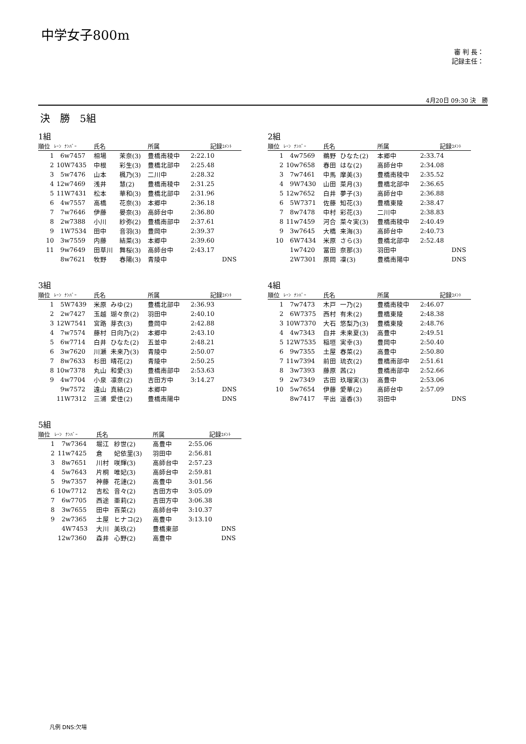中学女子800m
審 判 長：
記録主任：
4月20日 09:30 決　勝
決　勝　5組
1組
| 順位 | ﾚｰﾝ | ﾅﾝﾊﾞｰ | 氏名 | | 所属 | 記録 | ｺﾒﾝﾄ |
| --- | --- | --- | --- | --- | --- | --- | --- |
| 1 | 6 | w7457 | 相場 | 茉奈(3) | 豊橋南稜中 | 2:22.10 | |
| 2 | 10 | W7435 | 中根 | 彩生(3) | 豊橋北部中 | 2:25.48 | |
| 3 | 5 | w7476 | 山本 | 楓乃(3) | 二川中 | 2:28.32 | |
| 4 | 12 | w7469 | 浅井 | 慧(2) | 豊橋南稜中 | 2:31.25 | |
| 5 | 11 | W7431 | 松本 | 華和(3) | 豊橋北部中 | 2:31.96 | |
| 6 | 4 | w7557 | 高橋 | 花奈(3) | 本郷中 | 2:36.18 | |
| 7 | 7 | w7646 | 伊藤 | 晏奈(3) | 高師台中 | 2:36.80 | |
| 8 | 2 | w7388 | 小川 | 紗弥(2) | 豊橋南部中 | 2:37.61 | |
| 9 | 1 | W7534 | 田中 | 音羽(3) | 豊岡中 | 2:39.37 | |
| 10 | 3 | w7559 | 内藤 | 結菜(3) | 本郷中 | 2:39.60 | |
| 11 | 9 | w7649 | 田草川 | 舞桜(3) | 高師台中 | 2:43.17 | |
| | 8 | w7621 | 牧野 | 春陽(3) | 青陵中 | | DNS |
2組
| 順位 | ﾚｰﾝ | ﾅﾝﾊﾞｰ | 氏名 | | 所属 | 記録 | ｺﾒﾝﾄ |
| --- | --- | --- | --- | --- | --- | --- | --- |
| 1 | 4 | w7569 | 鵜野 | ひなた(2) | 本郷中 | 2:33.74 | |
| 2 | 10 | w7658 | 春田 | はな(2) | 高師台中 | 2:34.08 | |
| 3 | 7 | w7461 | 中馬 | 摩美(3) | 豊橋南稜中 | 2:35.52 | |
| 4 | 9 | W7430 | 山田 | 菜月(3) | 豊橋北部中 | 2:36.65 | |
| 5 | 12 | w7652 | 白井 | 夢子(3) | 高師台中 | 2:36.88 | |
| 6 | 5 | W7371 | 佐藤 | 知花(3) | 豊橋東陵 | 2:38.47 | |
| 7 | 8 | w7478 | 中村 | 彩花(3) | 二川中 | 2:38.83 | |
| 8 | 11 | w7459 | 河合 | 菜々実(3) | 豊橋南稜中 | 2:40.49 | |
| 9 | 3 | w7645 | 大橋 | 来海(3) | 高師台中 | 2:40.73 | |
| 10 | 6 | W7434 | 米原 | さら(3) | 豊橋北部中 | 2:52.48 | |
| | 1 | w7420 | 冨田 | 奈那(3) | 羽田中 | | DNS |
| | 2 | W7301 | 原岡 | 凜(3) | 豊橋南陽中 | | DNS |
3組
| 順位 | ﾚｰﾝ | ﾅﾝﾊﾞｰ | 氏名 | | 所属 | 記録 | ｺﾒﾝﾄ |
| --- | --- | --- | --- | --- | --- | --- | --- |
| 1 | 5 | W7439 | 米原 | みゆ(2) | 豊橋北部中 | 2:36.93 | |
| 2 | 2 | w7427 | 玉越 | 瑚々奈(2) | 羽田中 | 2:40.10 | |
| 3 | 12 | W7541 | 宮路 | 芽衣(3) | 豊岡中 | 2:42.88 | |
| 4 | 7 | w7574 | 藤村 | 日向乃(2) | 本郷中 | 2:43.10 | |
| 5 | 6 | w7714 | 白井 | ひなた(2) | 五並中 | 2:48.21 | |
| 6 | 3 | w7620 | 川瀬 | 未来乃(3) | 青陵中 | 2:50.07 | |
| 7 | 8 | w7633 | 杉田 | 晴花(2) | 青陵中 | 2:50.25 | |
| 8 | 10 | w7378 | 丸山 | 和愛(3) | 豊橋南部中 | 2:53.63 | |
| 9 | 4 | w7704 | 小泉 | 凛奈(2) | 吉田方中 | 3:14.27 | |
| | 9 | w7572 | 遠山 | 真結(2) | 本郷中 | | DNS |
| | 11 | W7312 | 三浦 | 愛佳(2) | 豊橋南陽中 | | DNS |
4組
| 順位 | ﾚｰﾝ | ﾅﾝﾊﾞｰ | 氏名 | | 所属 | 記録 | ｺﾒﾝﾄ |
| --- | --- | --- | --- | --- | --- | --- | --- |
| 1 | 7 | w7473 | 木戸 | 一乃(2) | 豊橋南稜中 | 2:46.07 | |
| 2 | 6 | W7375 | 西村 | 有未(2) | 豊橋東陵 | 2:48.38 | |
| 3 | 10 | W7370 | 大石 | 悠梨乃(3) | 豊橋東陵 | 2:48.76 | |
| 4 | 4 | w7343 | 白井 | 未来夏(3) | 高豊中 | 2:49.51 | |
| 5 | 12 | W7535 | 稲垣 | 実幸(3) | 豊岡中 | 2:50.40 | |
| 6 | 9 | w7355 | 土屋 | 春菜(2) | 高豊中 | 2:50.80 | |
| 7 | 11 | w7394 | 前田 | 琉衣(2) | 豊橋南部中 | 2:51.61 | |
| 8 | 3 | w7393 | 藤原 | 茜(2) | 豊橋南部中 | 2:52.66 | |
| 9 | 2 | w7349 | 古田 | 玖瑠実(3) | 高豊中 | 2:53.06 | |
| 10 | 5 | w7654 | 伊藤 | 愛華(2) | 高師台中 | 2:57.09 | |
| | 8 | w7417 | 平出 | 遥香(3) | 羽田中 | | DNS |
5組
| 順位 | ﾚｰﾝ | ﾅﾝﾊﾞｰ | 氏名 | | 所属 | 記録 | ｺﾒﾝﾄ |
| --- | --- | --- | --- | --- | --- | --- | --- |
| 1 | 7 | w7364 | 堀江 | 紗世(2) | 高豊中 | 2:55.06 | |
| 2 | 11 | w7425 | 倉 | 妃依里(3) | 羽田中 | 2:56.81 | |
| 3 | 8 | w7651 | 川村 | 咲輝(3) | 高師台中 | 2:57.23 | |
| 4 | 5 | w7643 | 片桐 | 唯妃(3) | 高師台中 | 2:59.81 | |
| 5 | 9 | w7357 | 神藤 | 花漣(2) | 高豊中 | 3:01.56 | |
| 6 | 10 | w7712 | 吉松 | 音々(2) | 吉田方中 | 3:05.09 | |
| 7 | 6 | w7705 | 西途 | 亜莉(2) | 吉田方中 | 3:06.38 | |
| 8 | 3 | w7655 | 田中 | 百菜(2) | 高師台中 | 3:10.37 | |
| 9 | 2 | w7365 | 土屋 | ヒナコ(2) | 高豊中 | 3:13.10 | |
| | 4 | W7453 | 大川 | 美玖(2) | 豊橋東部 | | DNS |
| | 12 | w7360 | 森井 | 心野(2) | 高豊中 | | DNS |
凡例 DNS:欠場